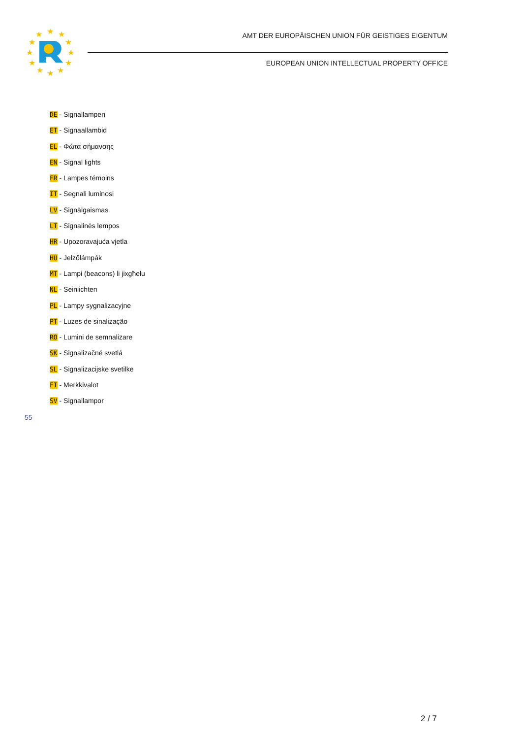★
★
★
★
★
★
★
★
★
★
★
★
AMT DER EUROPÄISCHEN UNION FÜR GEISTIGES EIGENTUM
EUROPEAN UNION INTELLECTUAL PROPERTY OFFICE
DE - Signallampen
ET - Signaallambid
EL - Φώτα σήμανσης
EN - Signal lights
FR - Lampes témoins
IT - Segnali luminosi
LV - Signālgaismas
LT - Signalinės lempos
HR - Upozoravajuća vjetla
HU - Jelzőlámpák
MT - Lampi (beacons) li jixgħelu
NL - Seinlichten
PL - Lampy sygnalizacyjne
PT - Luzes de sinalização
RO - Lumini de semnalizare
SK - Signalizačné svetlá
SL - Signalizacijske svetilke
FI - Merkkivalot
SV - Signallampor
55
2 / 7